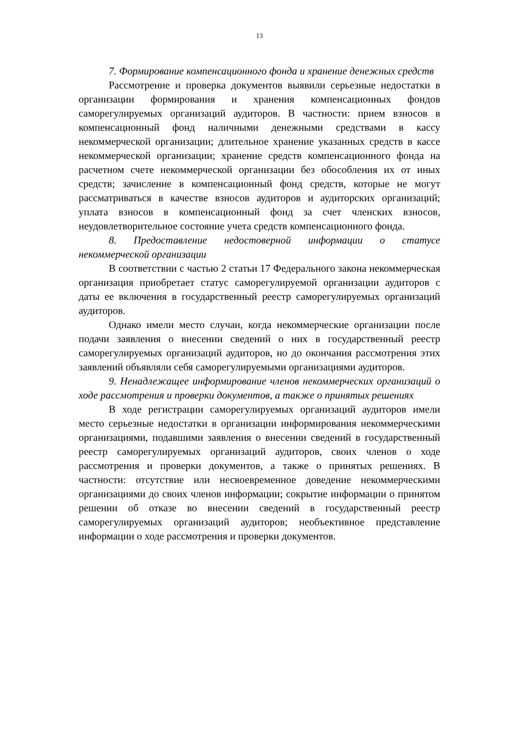13
7. Формирование компенсационного фонда и хранение денежных средств
Рассмотрение и проверка документов выявили серьезные недостатки в организации формирования и хранения компенсационных фондов саморегулируемых организаций аудиторов. В частности: прием взносов в компенсационный фонд наличными денежными средствами в кассу некоммерческой организации; длительное хранение указанных средств в кассе некоммерческой организации; хранение средств компенсационного фонда на расчетном счете некоммерческой организации без обособления их от иных средств; зачисление в компенсационный фонд средств, которые не могут рассматриваться в качестве взносов аудиторов и аудиторских организаций; уплата взносов в компенсационный фонд за счет членских взносов, неудовлетворительное состояние учета средств компенсационного фонда.
8. Предоставление недостоверной информации о статусе некоммерческой организации
В соответствии с частью 2 статьи 17 Федерального закона некоммерческая организация приобретает статус саморегулируемой организации аудиторов с даты ее включения в государственный реестр саморегулируемых организаций аудиторов.
Однако имели место случаи, когда некоммерческие организации после подачи заявления о внесении сведений о них в государственный реестр саморегулируемых организаций аудиторов, но до окончания рассмотрения этих заявлений объявляли себя саморегулируемыми организациями аудиторов.
9. Ненадлежащее информирование членов некоммерческих организаций о ходе рассмотрения и проверки документов, а также о принятых решениях
В ходе регистрации саморегулируемых организаций аудиторов имели место серьезные недостатки в организации информирования некоммерческими организациями, подавшими заявления о внесении сведений в государственный реестр саморегулируемых организаций аудиторов, своих членов о ходе рассмотрения и проверки документов, а также о принятых решениях. В частности: отсутствие или несвоевременное доведение некоммерческими организациями до своих членов информации; сокрытие информации о принятом решении об отказе во внесении сведений в государственный реестр саморегулируемых организаций аудиторов; необъективное представление информации о ходе рассмотрения и проверки документов.